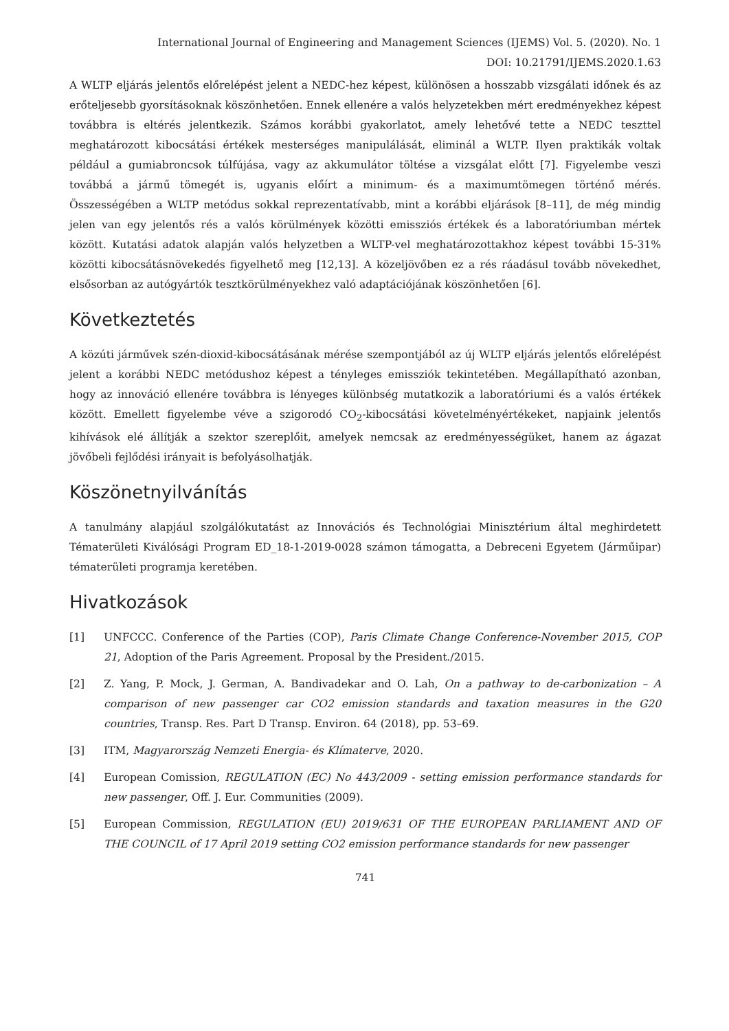International Journal of Engineering and Management Sciences (IJEMS) Vol. 5. (2020). No. 1
DOI: 10.21791/IJEMS.2020.1.63
A WLTP eljárás jelentős előrelépést jelent a NEDC-hez képest, különösen a hosszabb vizsgálati időnek és az erőteljesebb gyorsításoknak köszönhetően. Ennek ellenére a valós helyzetekben mért eredményekhez képest továbbra is eltérés jelentkezik. Számos korábbi gyakorlatot, amely lehetővé tette a NEDC teszttel meghatározott kibocsátási értékek mesterséges manipulálását, eliminál a WLTP. Ilyen praktikák voltak például a gumiabroncsok túlfújása, vagy az akkumulátor töltése a vizsgálat előtt [7]. Figyelembe veszi továbbá a jármű tömegét is, ugyanis előírt a minimum- és a maximumtömegen történő mérés. Összességében a WLTP metódus sokkal reprezentatívabb, mint a korábbi eljárások [8–11], de még mindig jelen van egy jelentős rés a valós körülmények közötti emissziós értékek és a laboratóriumban mértek között. Kutatási adatok alapján valós helyzetben a WLTP-vel meghatározottakhoz képest további 15-31% közötti kibocsátásnövekedés figyelhető meg [12,13]. A közeljövőben ez a rés ráadásul tovább növekedhet, elsősorban az autógyártók tesztkörülményekhez való adaptációjának köszönhetően [6].
Következtetés
A közúti járművek szén-dioxid-kibocsátásának mérése szempontjából az új WLTP eljárás jelentős előrelépést jelent a korábbi NEDC metódushoz képest a tényleges emissziók tekintetében. Megállapítható azonban, hogy az innováció ellenére továbbra is lényeges különbség mutatkozik a laboratóriumi és a valós értékek között. Emellett figyelembe véve a szigorodó CO<sub>2</sub>-kibocsátási követelményértékeket, napjaink jelentős kihívások elé állítják a szektor szereplőit, amelyek nemcsak az eredményességüket, hanem az ágazat jövőbeli fejlődési irányait is befolyásolhatják.
Köszönetnyilvánítás
A tanulmány alapjául szolgálókutatást az Innovációs és Technológiai Minisztérium által meghirdetett Tématerületi Kiválósági Program ED_18-1-2019-0028 számon támogatta, a Debreceni Egyetem (Járműipar) tématerületi programja keretében.
Hivatkozások
[1] UNFCCC. Conference of the Parties (COP), Paris Climate Change Conference-November 2015, COP 21, Adoption of the Paris Agreement. Proposal by the President./2015.
[2] Z. Yang, P. Mock, J. German, A. Bandivadekar and O. Lah, On a pathway to de-carbonization – A comparison of new passenger car CO2 emission standards and taxation measures in the G20 countries, Transp. Res. Part D Transp. Environ. 64 (2018), pp. 53–69.
[3] ITM, Magyarország Nemzeti Energia- és Klímaterve, 2020.
[4] European Comission, REGULATION (EC) No 443/2009 - setting emission performance standards for new passenger, Off. J. Eur. Communities (2009).
[5] European Commission, REGULATION (EU) 2019/631 OF THE EUROPEAN PARLIAMENT AND OF THE COUNCIL of 17 April 2019 setting CO2 emission performance standards for new passenger
741